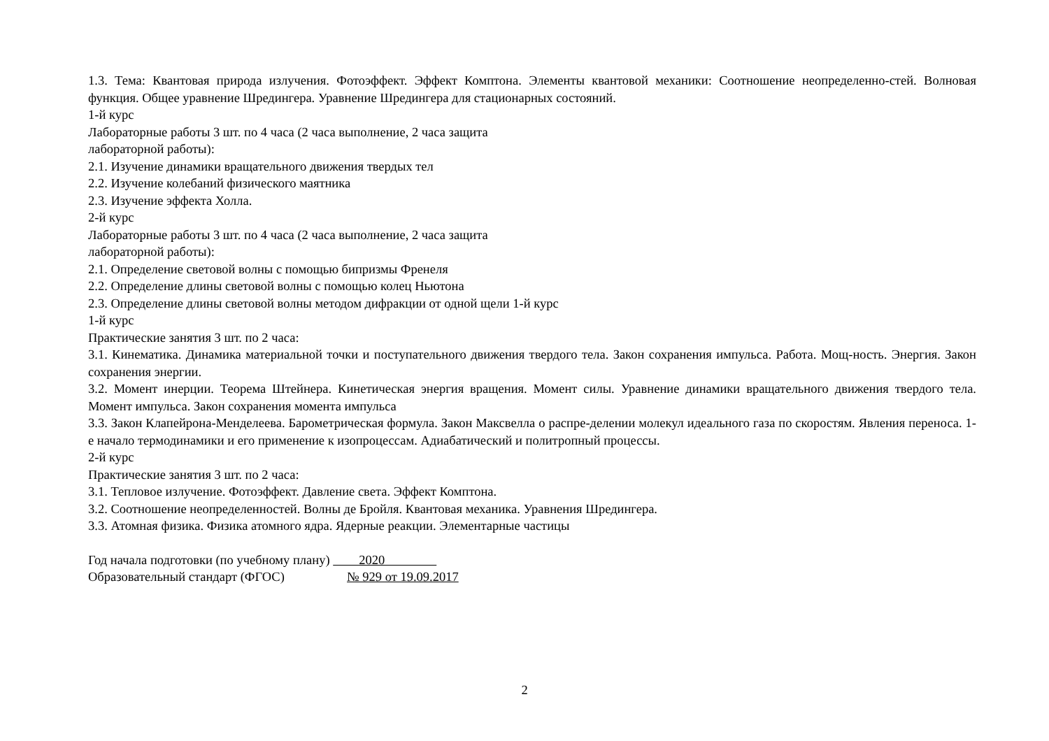1.3. Тема: Квантовая природа излучения. Фотоэффект. Эффект Комптона. Элементы квантовой механики: Соотношение неопределенно-стей. Волновая функция. Общее уравнение Шредингера. Уравнение Шредингера для стационарных состояний.
1-й курс
Лабораторные работы 3 шт. по 4 часа (2 часа выполнение, 2 часа защита
лабораторной работы):
2.1. Изучение динамики вращательного движения твердых тел
2.2. Изучение колебаний физического маятника
2.3. Изучение эффекта Холла.
2-й курс
Лабораторные работы 3 шт. по 4 часа (2 часа выполнение, 2 часа защита
лабораторной работы):
2.1. Определение световой волны с помощью бипризмы Френеля
2.2. Определение длины световой волны с помощью колец Ньютона
2.3. Определение длины световой волны методом дифракции от одной щели 1-й курс
1-й курс
Практические занятия 3 шт. по 2 часа:
3.1. Кинематика. Динамика материальной точки и поступательного движения твердого тела. Закон сохранения импульса. Работа. Мощ-ность. Энергия. Закон сохранения энергии.
3.2. Момент инерции. Теорема Штейнера. Кинетическая энергия вращения. Момент силы. Уравнение динамики вращательного движения твердого тела. Момент импульса. Закон сохранения момента импульса
3.3. Закон Клапейрона-Менделеева. Барометрическая формула. Закон Максвелла о распре-делении молекул идеального газа по скоростям. Явления переноса. 1-е начало термодинамики и его применение к изопроцессам. Адиабатический и политропный процессы.
2-й курс
Практические занятия 3 шт. по 2 часа:
3.1. Тепловое излучение. Фотоэффект. Давление света. Эффект Комптона.
3.2. Соотношение неопределенностей. Волны де Бройля. Квантовая механика. Уравнения Шредингера.
3.3. Атомная физика. Физика атомного ядра. Ядерные реакции. Элементарные частицы
Год начала подготовки (по учебному плану) 2020
Образовательный стандарт (ФГОС) № 929 от 19.09.2017
2